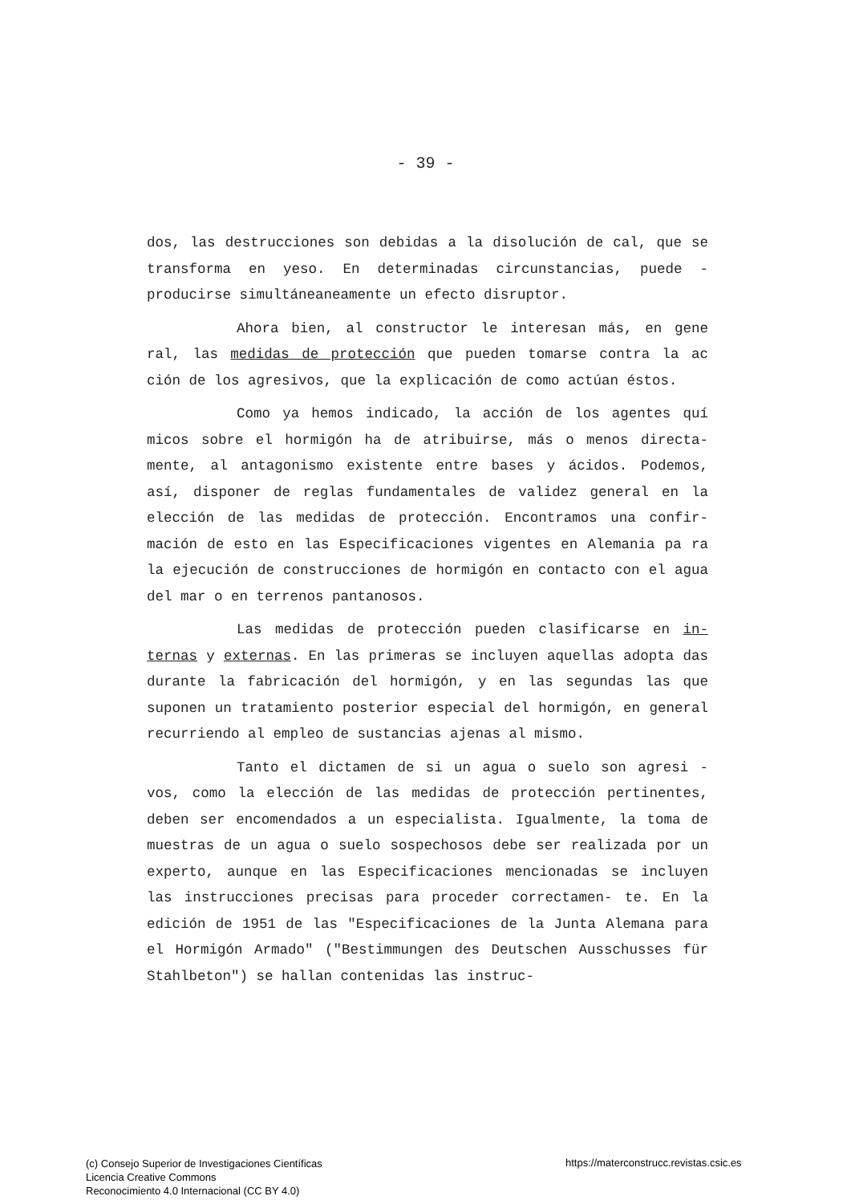- 39 -
dos, las destrucciones son debidas a la disolución de cal, que se transforma en yeso. En determinadas circunstancias, puede - producirse simultáneaneamente un efecto disruptor.
Ahora bien, al constructor le interesan más, en gene ral, las medidas de protección que pueden tomarse contra la ac ción de los agresivos, que la explicación de como actúan éstos.
Como ya hemos indicado, la acción de los agentes quí micos sobre el hormigón ha de atribuirse, más o menos directa- mente, al antagonismo existente entre bases y ácidos. Podemos, así, disponer de reglas fundamentales de validez general en la elección de las medidas de protección. Encontramos una confir- mación de esto en las Especificaciones vigentes en Alemania pa ra la ejecución de construcciones de hormigón en contacto con el agua del mar o en terrenos pantanosos.
Las medidas de protección pueden clasificarse en in- ternas y externas. En las primeras se incluyen aquellas adopta das durante la fabricación del hormigón, y en las segundas las que suponen un tratamiento posterior especial del hormigón, en general recurriendo al empleo de sustancias ajenas al mismo.
Tanto el dictamen de si un agua o suelo son agresi - vos, como la elección de las medidas de protección pertinentes, deben ser encomendados a un especialista. Igualmente, la toma de muestras de un agua o suelo sospechosos debe ser realizada por un experto, aunque en las Especificaciones mencionadas se incluyen las instrucciones precisas para proceder correctamen- te. En la edición de 1951 de las "Especificaciones de la Junta Alemana para el Hormigón Armado" ("Bestimmungen des Deutschen Ausschusses für Stahlbeton") se hallan contenidas las instruc-
(c) Consejo Superior de Investigaciones Científicas
Licencia Creative Commons
Reconocimiento 4.0 Internacional (CC BY 4.0)
https://materconstrucc.revistas.csic.es